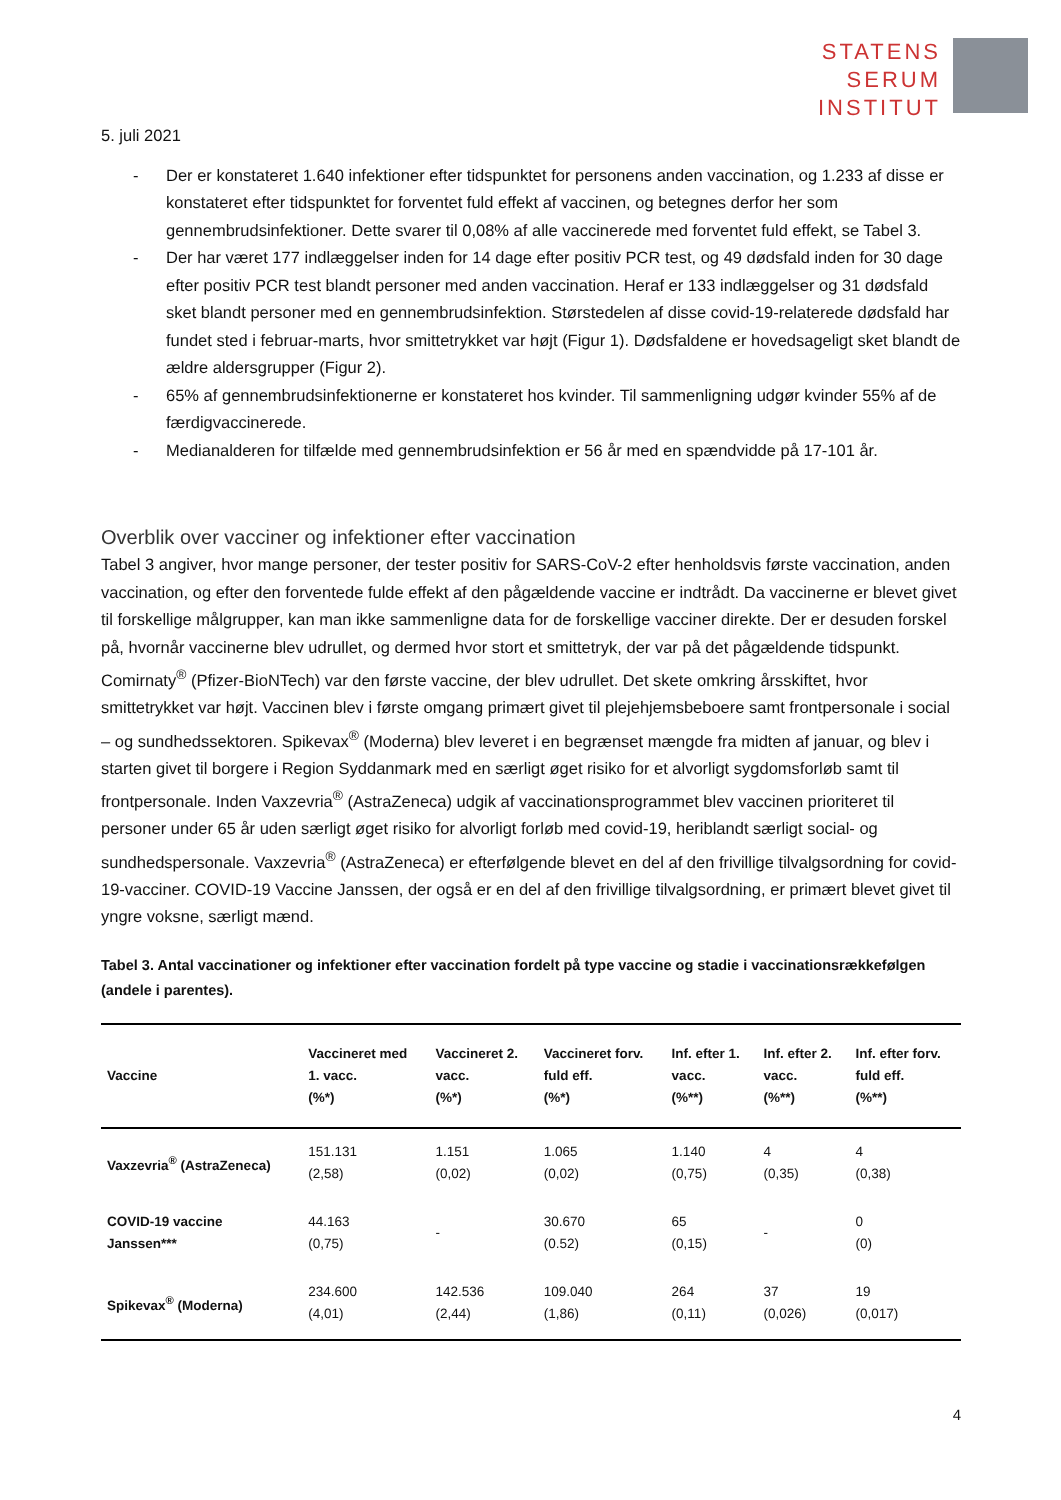STATENS
SERUM
INSTITUT
5. juli 2021
- Der er konstateret 1.640 infektioner efter tidspunktet for personens anden vaccination, og 1.233 af disse er konstateret efter tidspunktet for forventet fuld effekt af vaccinen, og betegnes derfor her som gennembrudsinfektioner. Dette svarer til 0,08% af alle vaccinerede med forventet fuld effekt, se Tabel 3.
- Der har været 177 indlæggelser inden for 14 dage efter positiv PCR test, og 49 dødsfald inden for 30 dage efter positiv PCR test blandt personer med anden vaccination. Heraf er 133 indlæggelser og 31 dødsfald sket blandt personer med en gennembrudsinfektion. Størstedelen af disse covid-19-relaterede dødsfald har fundet sted i februar-marts, hvor smittetrykket var højt (Figur 1). Dødsfaldene er hovedsageligt sket blandt de ældre aldersgrupper (Figur 2).
- 65% af gennembrudsinfektionerne er konstateret hos kvinder. Til sammenligning udgør kvinder 55% af de færdigvaccinerede.
- Medianalderen for tilfælde med gennembrudsinfektion er 56 år med en spændvidde på 17-101 år.
Overblik over vacciner og infektioner efter vaccination
Tabel 3 angiver, hvor mange personer, der tester positiv for SARS-CoV-2 efter henholdsvis første vaccination, anden vaccination, og efter den forventede fulde effekt af den pågældende vaccine er indtrådt. Da vaccinerne er blevet givet til forskellige målgrupper, kan man ikke sammenligne data for de forskellige vacciner direkte. Der er desuden forskel på, hvornår vaccinerne blev udrullet, og dermed hvor stort et smittetryk, der var på det pågældende tidspunkt. Comirnaty<sup>®</sup> (Pfizer-BioNTech) var den første vaccine, der blev udrullet. Det skete omkring årsskiftet, hvor smittetrykket var højt. Vaccinen blev i første omgang primært givet til plejehjemsbeboere samt frontpersonale i social – og sundhedssektoren. Spikevax<sup>®</sup> (Moderna) blev leveret i en begrænset mængde fra midten af januar, og blev i starten givet til borgere i Region Syddanmark med en særligt øget risiko for et alvorligt sygdomsforløb samt til frontpersonale. Inden Vaxzevria<sup>®</sup> (AstraZeneca) udgik af vaccinationsprogrammet blev vaccinen prioriteret til personer under 65 år uden særligt øget risiko for alvorligt forløb med covid-19, heriblandt særligt social- og sundhedspersonale. Vaxzevria<sup>®</sup> (AstraZeneca) er efterfølgende blevet en del af den frivillige tilvalgsordning for covid-19-vacciner. COVID-19 Vaccine Janssen, der også er en del af den frivillige tilvalgsordning, er primært blevet givet til yngre voksne, særligt mænd.
Tabel 3. Antal vaccinationer og infektioner efter vaccination fordelt på type vaccine og stadie i vaccinationsrækkefølgen (andele i parentes).
| Vaccine | Vaccineret med 1. vacc. (%*) | Vaccineret 2. vacc. (%*) | Vaccineret forv. fuld eff. (%*) | Inf. efter 1. vacc. (%**) | Inf. efter 2. vacc. (%**) | Inf. efter forv. fuld eff. (%**) |
| --- | --- | --- | --- | --- | --- | --- |
| Vaxzevria<sup>®</sup> (AstraZeneca) | 151.131 (2,58) | 1.151 (0,02) | 1.065 (0,02) | 1.140 (0,75) | 4 (0,35) | 4 (0,38) |
| COVID-19 vaccine Janssen*** | 44.163 (0,75) | - | 30.670 (0.52) | 65 (0,15) | - | 0 (0) |
| Spikevax<sup>®</sup> (Moderna) | 234.600 (4,01) | 142.536 (2,44) | 109.040 (1,86) | 264 (0,11) | 37 (0,026) | 19 (0,017) |
4